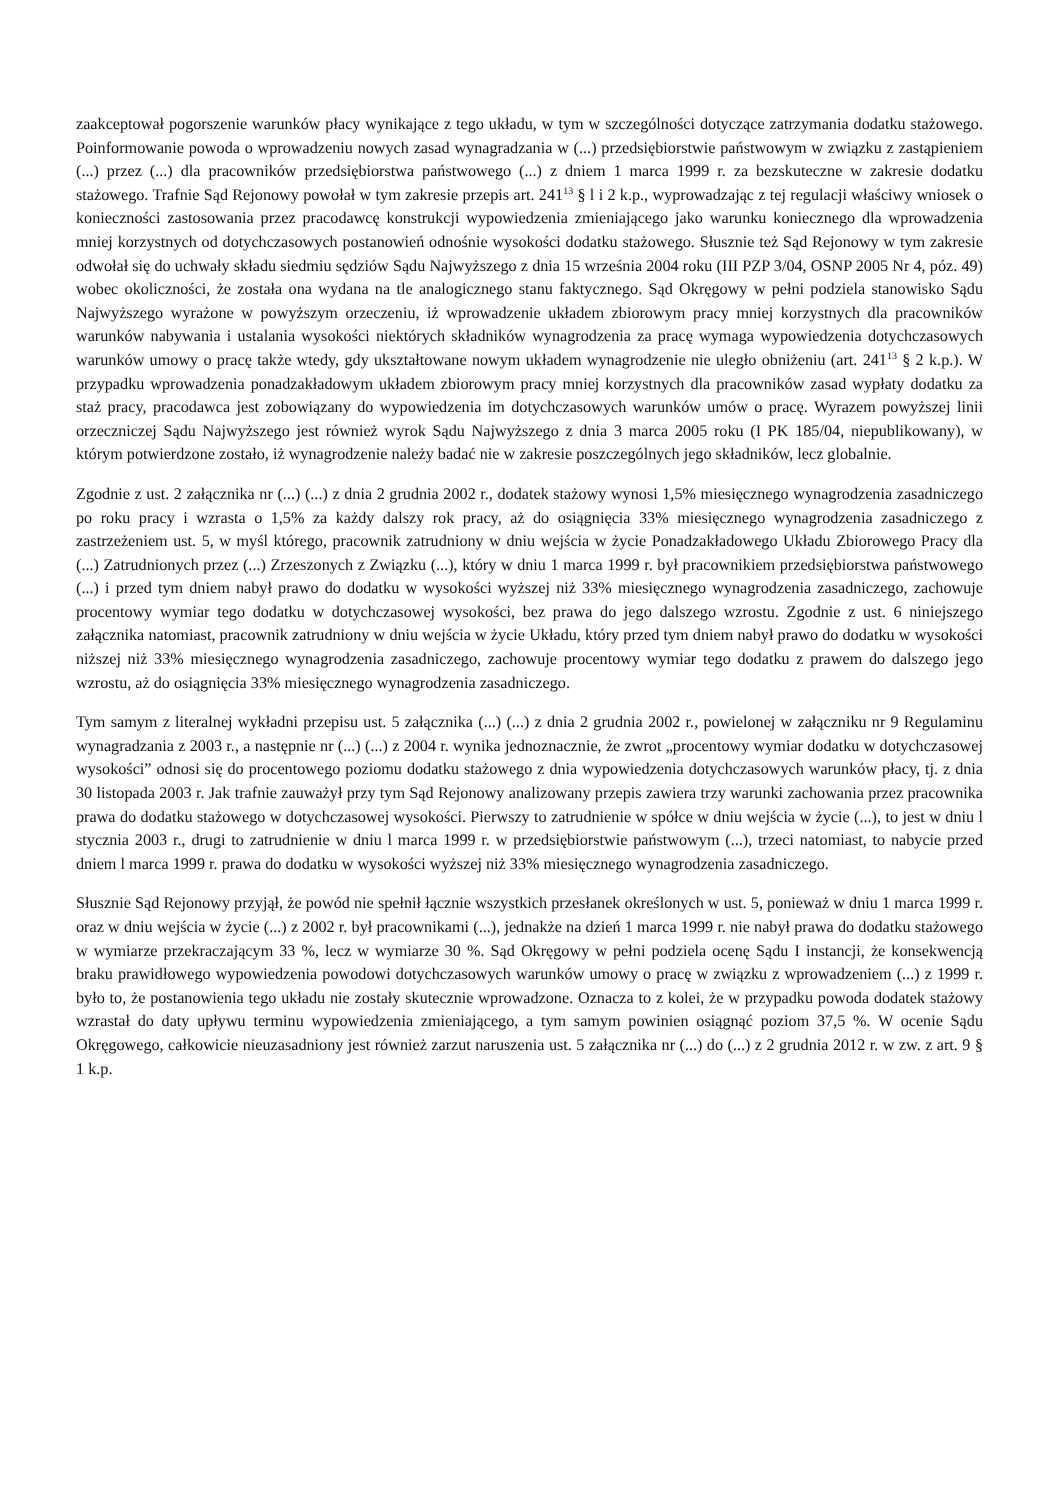zaakceptował pogorszenie warunków płacy wynikające z tego układu, w tym w szczególności dotyczące zatrzymania dodatku stażowego. Poinformowanie powoda o wprowadzeniu nowych zasad wynagradzania w (...) przedsiębiorstwie państwowym w związku z zastąpieniem (...) przez (...) dla pracowników przedsiębiorstwa państwowego (...) z dniem 1 marca 1999 r. za bezskuteczne w zakresie dodatku stażowego. Trafnie Sąd Rejonowy powołał w tym zakresie przepis art. 241<sup>13</sup> § l i 2 k.p., wyprowadzając z tej regulacji właściwy wniosek o konieczności zastosowania przez pracodawcę konstrukcji wypowiedzenia zmieniającego jako warunku koniecznego dla wprowadzenia mniej korzystnych od dotychczasowych postanowień odnośnie wysokości dodatku stażowego. Słusznie też Sąd Rejonowy w tym zakresie odwołał się do uchwały składu siedmiu sędziów Sądu Najwyższego z dnia 15 września 2004 roku (III PZP 3/04, OSNP 2005 Nr 4, póz. 49) wobec okoliczności, że została ona wydana na tle analogicznego stanu faktycznego. Sąd Okręgowy w pełni podziela stanowisko Sądu Najwyższego wyrażone w powyższym orzeczeniu, iż wprowadzenie układem zbiorowym pracy mniej korzystnych dla pracowników warunków nabywania i ustalania wysokości niektórych składników wynagrodzenia za pracę wymaga wypowiedzenia dotychczasowych warunków umowy o pracę także wtedy, gdy ukształtowane nowym układem wynagrodzenie nie uległo obniżeniu (art. 241<sup>13</sup> § 2 k.p.). W przypadku wprowadzenia ponadzakładowym układem zbiorowym pracy mniej korzystnych dla pracowników zasad wypłaty dodatku za staż pracy, pracodawca jest zobowiązany do wypowiedzenia im dotychczasowych warunków umów o pracę. Wyrazem powyższej linii orzeczniczej Sądu Najwyższego jest również wyrok Sądu Najwyższego z dnia 3 marca 2005 roku (I PK 185/04, niepublikowany), w którym potwierdzone zostało, iż wynagrodzenie należy badać nie w zakresie poszczególnych jego składników, lecz globalnie.
Zgodnie z ust. 2 załącznika nr (...) (...) z dnia 2 grudnia 2002 r., dodatek stażowy wynosi 1,5% miesięcznego wynagrodzenia zasadniczego po roku pracy i wzrasta o 1,5% za każdy dalszy rok pracy, aż do osiągnięcia 33% miesięcznego wynagrodzenia zasadniczego z zastrzeżeniem ust. 5, w myśl którego, pracownik zatrudniony w dniu wejścia w życie Ponadzakładowego Układu Zbiorowego Pracy dla (...) Zatrudnionych przez (...) Zrzeszonych z Związku (...), który w dniu 1 marca 1999 r. był pracownikiem przedsiębiorstwa państwowego (...) i przed tym dniem nabył prawo do dodatku w wysokości wyższej niż 33% miesięcznego wynagrodzenia zasadniczego, zachowuje procentowy wymiar tego dodatku w dotychczasowej wysokości, bez prawa do jego dalszego wzrostu. Zgodnie z ust. 6 niniejszego załącznika natomiast, pracownik zatrudniony w dniu wejścia w życie Układu, który przed tym dniem nabył prawo do dodatku w wysokości niższej niż 33% miesięcznego wynagrodzenia zasadniczego, zachowuje procentowy wymiar tego dodatku z prawem do dalszego jego wzrostu, aż do osiągnięcia 33% miesięcznego wynagrodzenia zasadniczego.
Tym samym z literalnej wykładni przepisu ust. 5 załącznika (...) (...) z dnia 2 grudnia 2002 r., powielonej w załączniku nr 9 Regulaminu wynagradzania z 2003 r., a następnie nr (...) (...) z 2004 r. wynika jednoznacznie, że zwrot „procentowy wymiar dodatku w dotychczasowej wysokości” odnosi się do procentowego poziomu dodatku stażowego z dnia wypowiedzenia dotychczasowych warunków płacy, tj. z dnia 30 listopada 2003 r. Jak trafnie zauważył przy tym Sąd Rejonowy analizowany przepis zawiera trzy warunki zachowania przez pracownika prawa do dodatku stażowego w dotychczasowej wysokości. Pierwszy to zatrudnienie w spółce w dniu wejścia w życie (...), to jest w dniu l stycznia 2003 r., drugi to zatrudnienie w dniu l marca 1999 r. w przedsiębiorstwie państwowym (...), trzeci natomiast, to nabycie przed dniem l marca 1999 r. prawa do dodatku w wysokości wyższej niż 33% miesięcznego wynagrodzenia zasadniczego.
Słusznie Sąd Rejonowy przyjął, że powód nie spełnił łącznie wszystkich przesłanek określonych w ust. 5, ponieważ w dniu 1 marca 1999 r. oraz w dniu wejścia w życie (...) z 2002 r. był pracownikami (...), jednakże na dzień 1 marca 1999 r. nie nabył prawa do dodatku stażowego w wymiarze przekraczającym 33 %, lecz w wymiarze 30 %. Sąd Okręgowy w pełni podziela ocenę Sądu I instancji, że konsekwencją braku prawidłowego wypowiedzenia powodowi dotychczasowych warunków umowy o pracę w związku z wprowadzeniem (...) z 1999 r. było to, że postanowienia tego układu nie zostały skutecznie wprowadzone. Oznacza to z kolei, że w przypadku powoda dodatek stażowy wzrastał do daty upływu terminu wypowiedzenia zmieniającego, a tym samym powinien osiągnąć poziom 37,5 %. W ocenie Sądu Okręgowego, całkowicie nieuzasadniony jest również zarzut naruszenia ust. 5 załącznika nr (...) do (...) z 2 grudnia 2012 r. w zw. z art. 9 § 1 k.p.